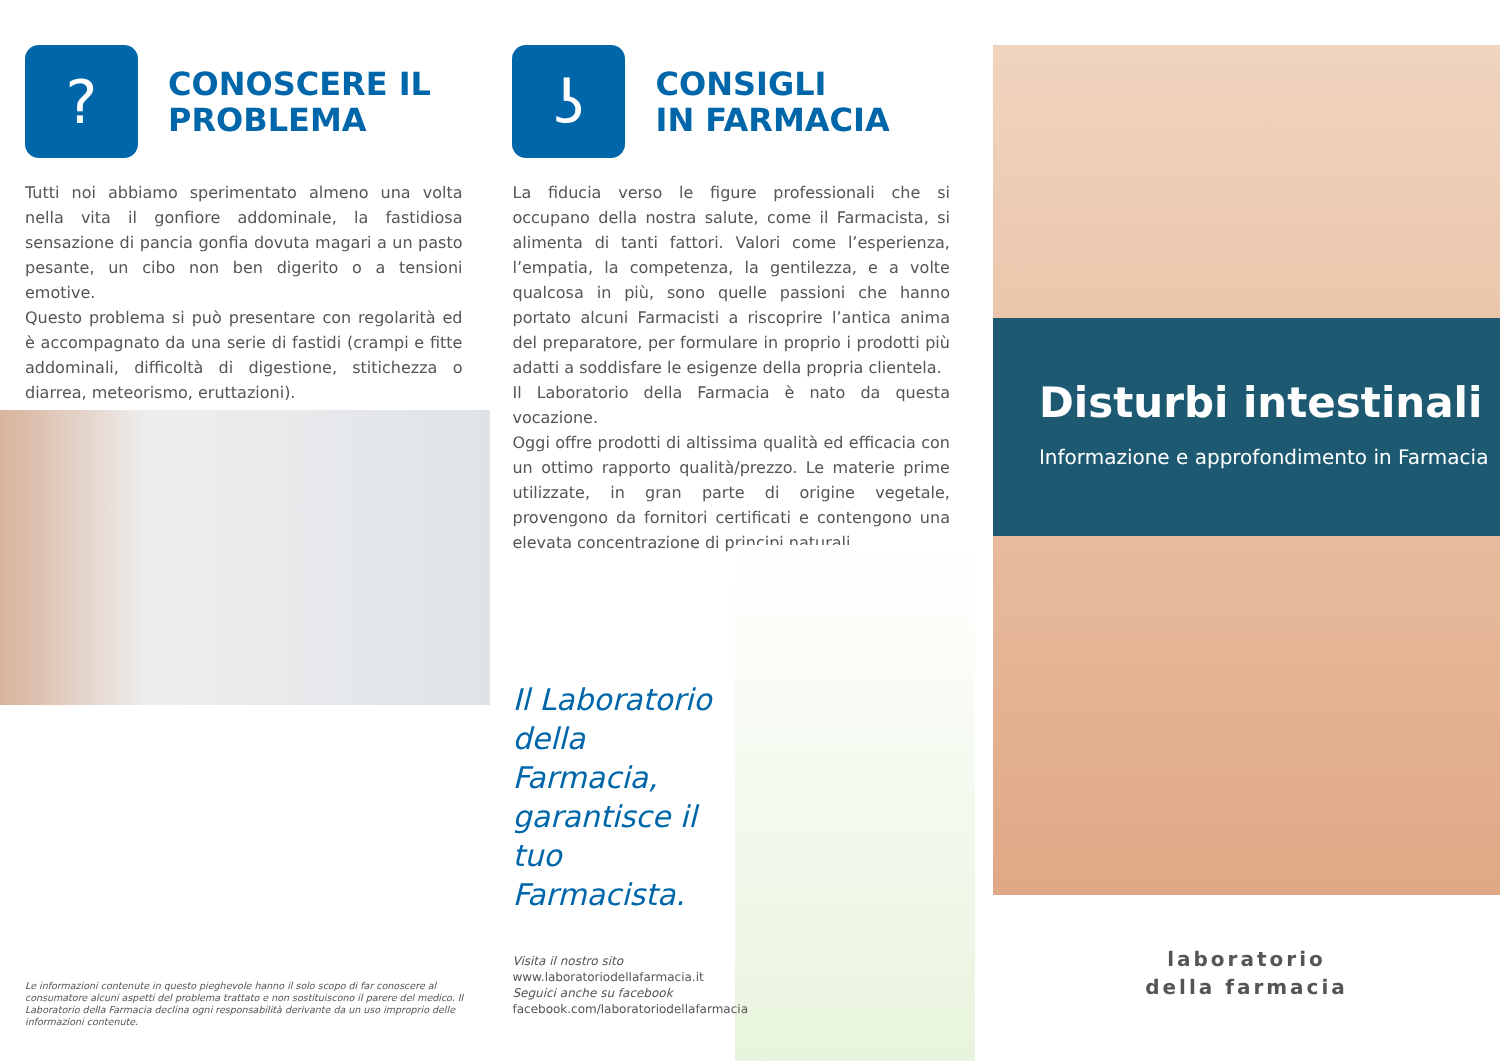?
CONOSCERE IL
PROBLEMA
Tutti noi abbiamo sperimentato almeno una volta nella vita il gonfiore addominale, la fastidiosa sensazione di pancia gonfia dovuta magari a un pasto pesante, un cibo non ben digerito o a tensioni emotive.
Questo problema si può presentare con regolarità ed è accompagnato da una serie di fastidi (crampi e fitte addominali, difficoltà di digestione, stitichezza o diarrea, meteorismo, eruttazioni).
Le informazioni contenute in questo pieghevole hanno il solo scopo di far conoscere al consumatore alcuni aspetti del problema trattato e non sostituiscono il parere del medico. Il Laboratorio della Farmacia declina ogni responsabilità derivante da un uso improprio delle informazioni contenute.
ʖ
CONSIGLI
IN FARMACIA
La fiducia verso le figure professionali che si occupano della nostra salute, come il Farmacista, si alimenta di tanti fattori. Valori come l’esperienza, l’empatia, la competenza, la gentilezza, e a volte qualcosa in più, sono quelle passioni che hanno portato alcuni Farmacisti a riscoprire l’antica anima del preparatore, per formulare in proprio i prodotti più adatti a soddisfare le esigenze della propria clientela.
Il Laboratorio della Farmacia è nato da questa vocazione.
Oggi offre prodotti di altissima qualità ed efficacia con un ottimo rapporto qualità/prezzo. Le materie prime utilizzate, in gran parte di origine vegetale, provengono da fornitori certificati e contengono una elevata concentrazione di principi naturali.
Il Laboratorio della Farmacia, garantisce il tuo Farmacista.
Visita il nostro sito
www.laboratoriodellafarmacia.it
Seguici anche su facebook
facebook.com/laboratoriodellafarmacia
Disturbi intestinali
Informazione e approfondimento in Farmacia
laboratorio
della farmacia